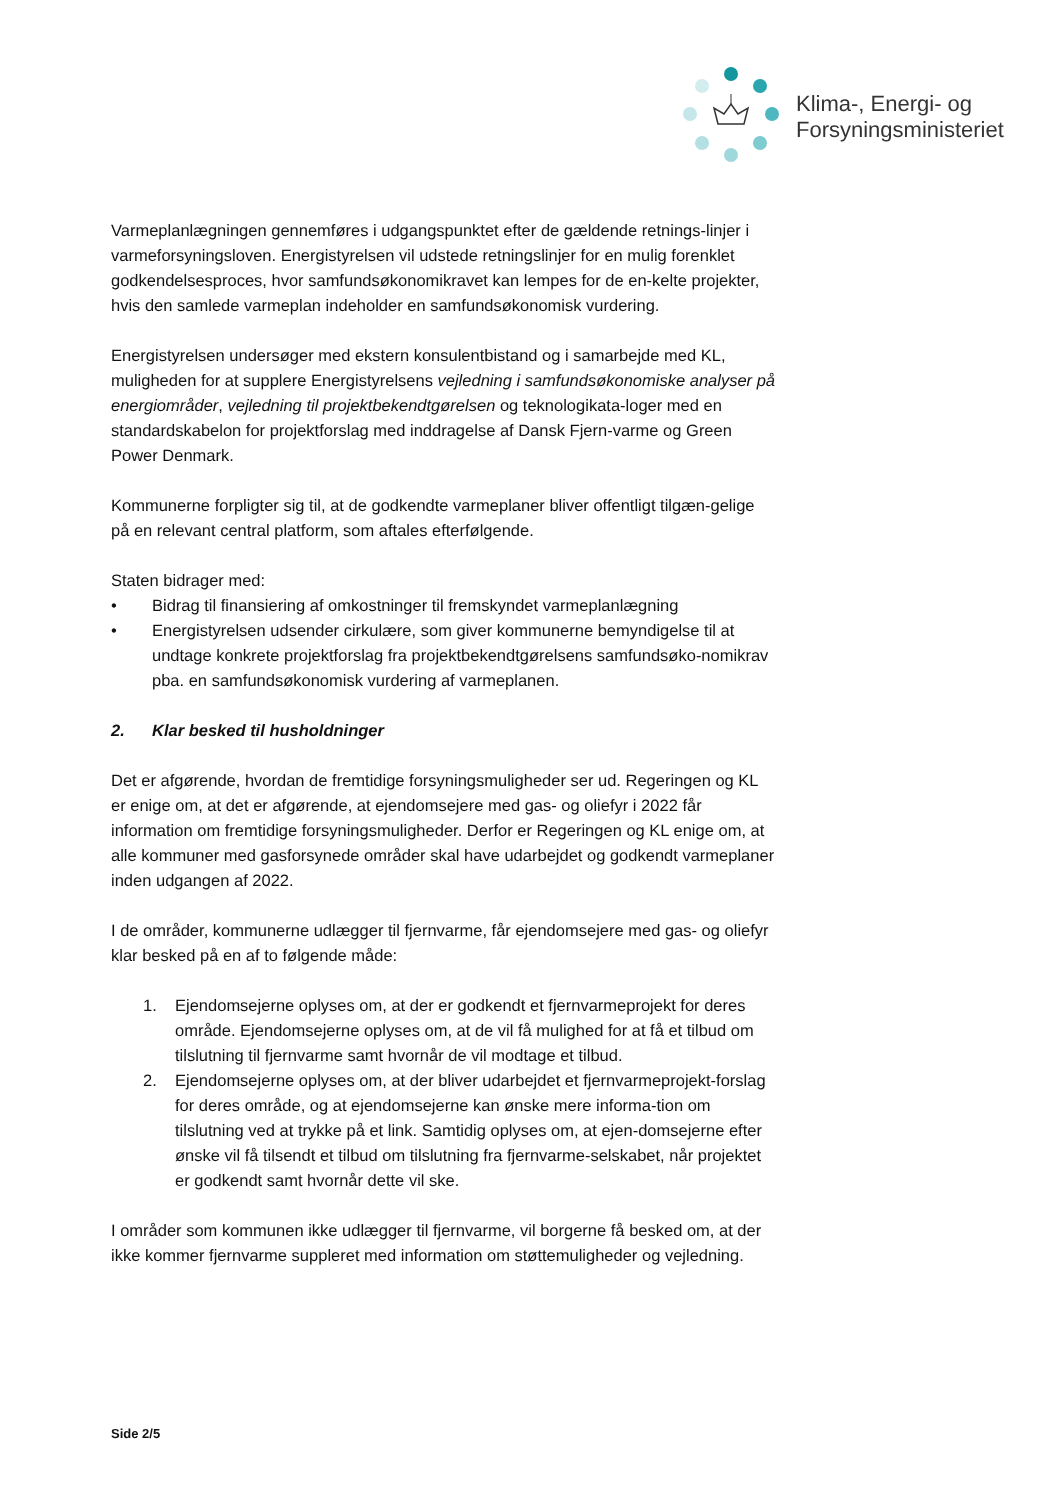Klima-, Energi- og
Forsyningsministeriet
Varmeplanlægningen gennemføres i udgangspunktet efter de gældende retnings-linjer i varmeforsyningsloven. Energistyrelsen vil udstede retningslinjer for en mulig forenklet godkendelsesproces, hvor samfundsøkonomikravet kan lempes for de en-kelte projekter, hvis den samlede varmeplan indeholder en samfundsøkonomisk vurdering.
Energistyrelsen undersøger med ekstern konsulentbistand og i samarbejde med KL, muligheden for at supplere Energistyrelsens vejledning i samfundsøkonomiske analyser på energiområder, vejledning til projektbekendtgørelsen og teknologikata-loger med en standardskabelon for projektforslag med inddragelse af Dansk Fjern-varme og Green Power Denmark.
Kommunerne forpligter sig til, at de godkendte varmeplaner bliver offentligt tilgæn-gelige på en relevant central platform, som aftales efterfølgende.
Staten bidrager med:
• Bidrag til finansiering af omkostninger til fremskyndet varmeplanlægning
• Energistyrelsen udsender cirkulære, som giver kommunerne bemyndigelse til at undtage konkrete projektforslag fra projektbekendtgørelsens samfundsøko-nomikrav pba. en samfundsøkonomisk vurdering af varmeplanen.
2. Klar besked til husholdninger
Det er afgørende, hvordan de fremtidige forsyningsmuligheder ser ud. Regeringen og KL er enige om, at det er afgørende, at ejendomsejere med gas- og oliefyr i 2022 får information om fremtidige forsyningsmuligheder. Derfor er Regeringen og KL enige om, at alle kommuner med gasforsynede områder skal have udarbejdet og godkendt varmeplaner inden udgangen af 2022.
I de områder, kommunerne udlægger til fjernvarme, får ejendomsejere med gas- og oliefyr klar besked på en af to følgende måde:
1. Ejendomsejerne oplyses om, at der er godkendt et fjernvarmeprojekt for deres område. Ejendomsejerne oplyses om, at de vil få mulighed for at få et tilbud om tilslutning til fjernvarme samt hvornår de vil modtage et tilbud.
2. Ejendomsejerne oplyses om, at der bliver udarbejdet et fjernvarmeprojekt-forslag for deres område, og at ejendomsejerne kan ønske mere informa-tion om tilslutning ved at trykke på et link. Samtidig oplyses om, at ejen-domsejerne efter ønske vil få tilsendt et tilbud om tilslutning fra fjernvarme-selskabet, når projektet er godkendt samt hvornår dette vil ske.
I områder som kommunen ikke udlægger til fjernvarme, vil borgerne få besked om, at der ikke kommer fjernvarme suppleret med information om støttemuligheder og vejledning.
Side 2/5